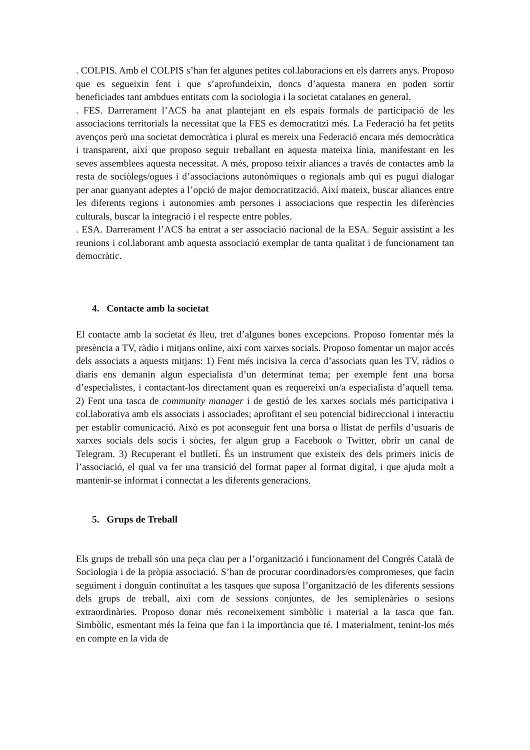. COLPIS. Amb el COLPIS s’han fet algunes petites col.laboracions en els darrers anys. Proposo que es segueixin fent i que s’aprofundeixin, doncs d’aquesta manera en poden sortir beneficiades tant ambdues entitats com la sociologia i la societat catalanes en general.
. FES. Darrerament l’ACS ha anat plantejant en els espais formals de participació de les associacions territorials la necessitat que la FES es democratitzi més. La Federació ha fet petits avenços però una societat democràtica i plural es mereix una Federació encara més democràtica i transparent, així que proposo seguir treballant en aquesta mateixa línia, manifestant en les seves assemblees aquesta necessitat. A més, proposo teixir aliances a través de contactes amb la resta de sociòlegs/ogues i d’associacions autonòmiques o regionals amb qui es pugui dialogar per anar guanyant adeptes a l’opció de major democratització. Així mateix, buscar aliances entre les diferents regions i autonomies amb persones i associacions que respectin les diferències culturals, buscar la integració i el respecte entre pobles.
. ESA. Darrerament l’ACS ha entrat a ser associació nacional de la ESA. Seguir assistint a les reunions i col.laborant amb aquesta associació exemplar de tanta qualitat i de funcionament tan democràtic.
4. Contacte amb la societat
El contacte amb la societat és lleu, tret d’algunes bones excepcions. Proposo fomentar més la presència a TV, ràdio i mitjans online, així com xarxes socials. Proposo fomentar un major accés dels associats a aquests mitjans: 1) Fent més incisiva la cerca d’associats quan les TV, ràdios o diaris ens demanin algun especialista d’un determinat tema; per exemple fent una borsa d’especialistes, i contactant-los directament quan es requereixi un/a especialista d’aquell tema. 2) Fent una tasca de community manager i de gestió de les xarxes socials més participativa i col.laborativa amb els associats i associades; aprofitant el seu potencial bidireccional i interactiu per establir comunicació. Això es pot aconseguir fent una borsa o llistat de perfils d’usuaris de xarxes socials dels socis i sòcies, fer algun grup a Facebook o Twitter, obrir un canal de Telegram. 3) Recuperant el butlletí. És un instrument que existeix des dels primers inicis de l’associació, el qual va fer una transició del format paper al format digital, i que ajuda molt a mantenir-se informat i connectat a les diferents generacions.
5. Grups de Treball
Els grups de treball són una peça clau per a l’organització i funcionament del Congrés Català de Sociologia i de la pròpia associació. S’han de procurar coordinadors/es compromeses, que facin seguiment i donguin continuïtat a les tasques que suposa l’organització de les diferents sessions dels grups de treball, així com de sessions conjuntes, de les semiplenàries o sesions extraordinàries. Proposo donar més reconeixement simbòlic i material a la tasca que fan. Simbòlic, esmentant més la feina que fan i la importància que té. I materialment, tenint-los més en compte en la vida de